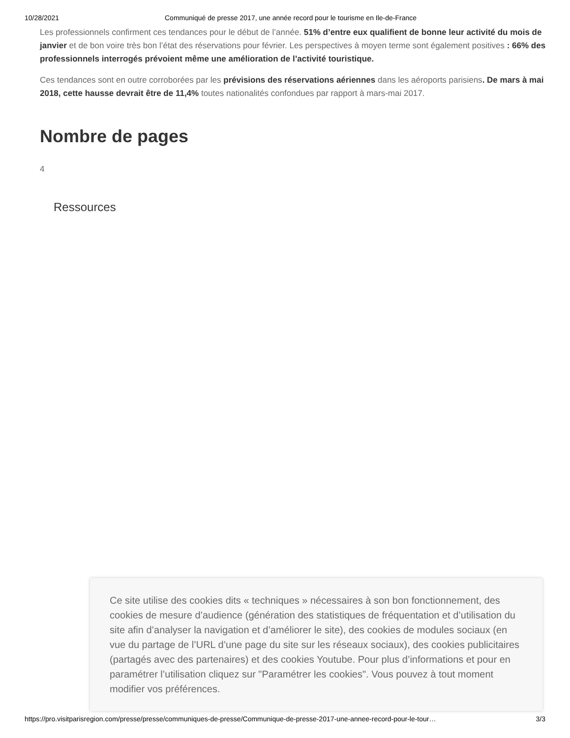10/28/2021 Communiqué de presse 2017, une année record pour le tourisme en Ile-de-France
Les professionnels confirment ces tendances pour le début de l’année. 51% d’entre eux qualifient de bonne leur activité du mois de janvier et de bon voire très bon l’état des réservations pour février. Les perspectives à moyen terme sont également positives : 66% des professionnels interrogés prévoient même une amélioration de l’activité touristique.
Ces tendances sont en outre corroborées par les prévisions des réservations aériennes dans les aéroports parisiens. De mars à mai 2018, cette hausse devrait être de 11,4% toutes nationalités confondues par rapport à mars-mai 2017.
Nombre de pages
4
Ressources
Ce site utilise des cookies dits « techniques » nécessaires à son bon fonctionnement, des cookies de mesure d’audience (génération des statistiques de fréquentation et d’utilisation du site afin d’analyser la navigation et d’améliorer le site), des cookies de modules sociaux (en vue du partage de l’URL d’une page du site sur les réseaux sociaux), des cookies publicitaires (partagés avec des partenaires) et des cookies Youtube. Pour plus d’informations et pour en paramétrer l’utilisation cliquez sur "Paramétrer les cookies". Vous pouvez à tout moment modifier vos préférences.
https://pro.visitparisregion.com/presse/presse/communiques-de-presse/Communique-de-presse-2017-une-annee-record-pour-le-tour… 3/3